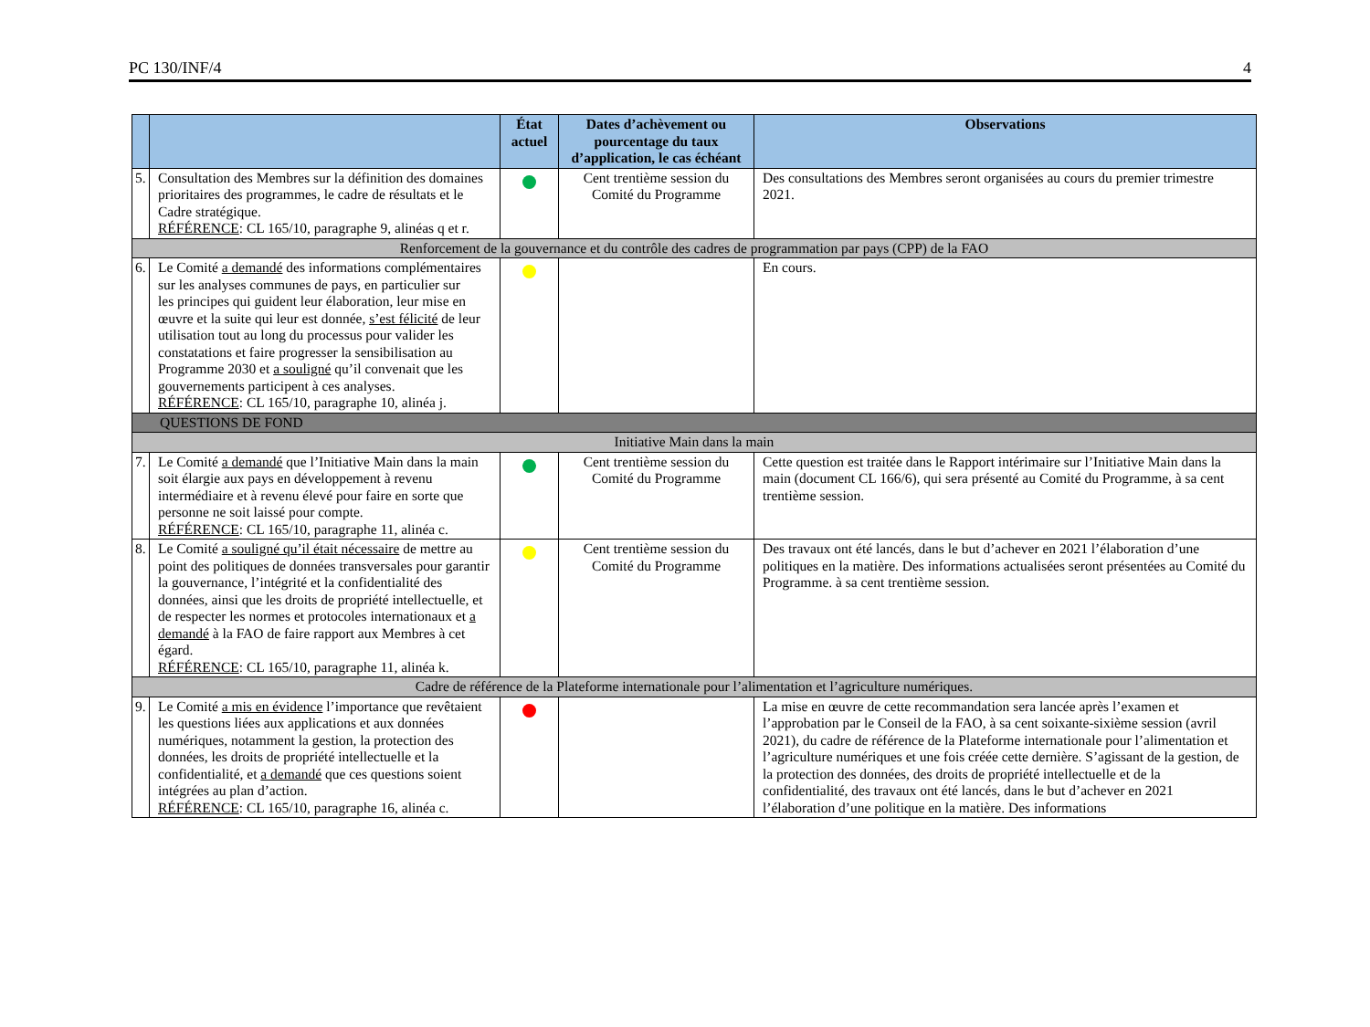PC 130/INF/4 4
| | | État actuel | Dates d’achèvement ou pourcentage du taux d’application, le cas échéant | Observations |
| --- | --- | --- | --- | --- |
| 5. | Consultation des Membres sur la définition des domaines prioritaires des programmes, le cadre de résultats et le Cadre stratégique. RÉFÉRENCE : CL 165/10, paragraphe 9, alinéas q et r. | | Cent trentième session du Comité du Programme | Des consultations des Membres seront organisées au cours du premier trimestre 2021. |
| Renforcement de la gouvernance et du contrôle des cadres de programmation par pays (CPP) de la FAO | | | | |
| 6. | Le Comité a demandé des informations complémentaires sur les analyses communes de pays, en particulier sur les principes qui guident leur élaboration, leur mise en œuvre et la suite qui leur est donnée, s’est félicité de leur utilisation tout au long du processus pour valider les constatations et faire progresser la sensibilisation au Programme 2030 et a souligné qu’il convenait que les gouvernements participent à ces analyses. RÉFÉRENCE : CL 165/10, paragraphe 10, alinéa j. | | | En cours. |
| QUESTIONS DE FOND | | | | |
| Initiative Main dans la main | | | | |
| 7. | Le Comité a demandé que l’Initiative Main dans la main soit élargie aux pays en développement à revenu intermédiaire et à revenu élevé pour faire en sorte que personne ne soit laissé pour compte. RÉFÉRENCE : CL 165/10, paragraphe 11, alinéa c. | | Cent trentième session du Comité du Programme | Cette question est traitée dans le Rapport intérimaire sur l’Initiative Main dans la main (document CL 166/6), qui sera présenté au Comité du Programme, à sa cent trentième session. |
| 8. | Le Comité a souligné qu’il était nécessaire de mettre au point des politiques de données transversales pour garantir la gouvernance, l’intégrité et la confidentialité des données, ainsi que les droits de propriété intellectuelle, et de respecter les normes et protocoles internationaux et a demandé à la FAO de faire rapport aux Membres à cet égard. RÉFÉRENCE : CL 165/10, paragraphe 11, alinéa k. | | Cent trentième session du Comité du Programme | Des travaux ont été lancés, dans le but d’achever en 2021 l’élaboration d’une politiques en la matière. Des informations actualisées seront présentées au Comité du Programme. à sa cent trentième session. |
| Cadre de référence de la Plateforme internationale pour l’alimentation et l’agriculture numériques. | | | | |
| 9. | Le Comité a mis en évidence l’importance que revêtaient les questions liées aux applications et aux données numériques, notamment la gestion, la protection des données, les droits de propriété intellectuelle et la confidentialité, et a demandé que ces questions soient intégrées au plan d’action. RÉFÉRENCE : CL 165/10, paragraphe 16, alinéa c. | | | La mise en œuvre de cette recommandation sera lancée après l’examen et l’approbation par le Conseil de la FAO, à sa cent soixante-sixième session (avril 2021), du cadre de référence de la Plateforme internationale pour l’alimentation et l’agriculture numériques et une fois créée cette dernière. S’agissant de la gestion, de la protection des données, des droits de propriété intellectuelle et de la confidentialité, des travaux ont été lancés, dans le but d’achever en 2021 l’élaboration d’une politique en la matière. Des informations |